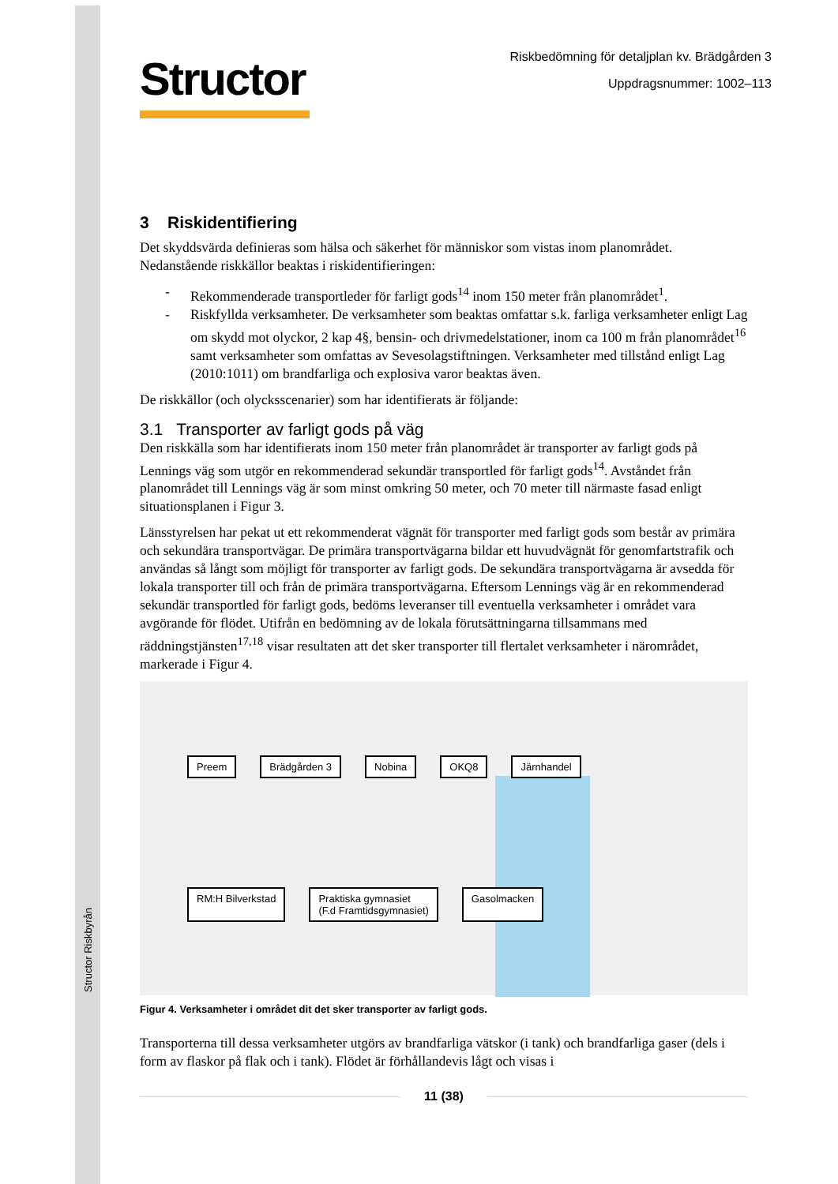Structor Riskbyrån
Structor
Riskbedömning för detaljplan kv. Brädgården 3
Uppdragsnummer: 1002–113
3 Riskidentifiering
Det skyddsvärda definieras som hälsa och säkerhet för människor som vistas inom planområdet. Nedanstående riskkällor beaktas i riskidentifieringen:
- Rekommenderade transportleder för farligt gods<sup>14</sup> inom 150 meter från planområdet<sup>1</sup>.
- Riskfyllda verksamheter. De verksamheter som beaktas omfattar s.k. farliga verksamheter enligt Lag om skydd mot olyckor, 2 kap 4§, bensin- och drivmedelstationer, inom ca 100 m från planområdet<sup>16</sup> samt verksamheter som omfattas av Sevesolagstiftningen. Verksamheter med tillstånd enligt Lag (2010:1011) om brandfarliga och explosiva varor beaktas även.
De riskkällor (och olycksscenarier) som har identifierats är följande:
3.1 Transporter av farligt gods på väg
Den riskkälla som har identifierats inom 150 meter från planområdet är transporter av farligt gods på Lennings väg som utgör en rekommenderad sekundär transportled för farligt gods<sup>14</sup>. Avståndet från planområdet till Lennings väg är som minst omkring 50 meter, och 70 meter till närmaste fasad enligt situationsplanen i Figur 3.
Länsstyrelsen har pekat ut ett rekommenderat vägnät för transporter med farligt gods som består av primära och sekundära transportvägar. De primära transportvägarna bildar ett huvudvägnät för genomfartstrafik och användas så långt som möjligt för transporter av farligt gods. De sekundära transportvägarna är avsedda för lokala transporter till och från de primära transportvägarna. Eftersom Lennings väg är en rekommenderad sekundär transportled för farligt gods, bedöms leveranser till eventuella verksamheter i området vara avgörande för flödet. Utifrån en bedömning av de lokala förutsättningarna tillsammans med räddningstjänsten<sup>17,18</sup> visar resultaten att det sker transporter till flertalet verksamheter i närområdet, markerade i Figur 4.
Preem Brädgården 3 Nobina OKQ8 Järnhandel RM:H Bilverkstad Praktiska gymnasiet
(F.d Framtidsgymnasiet) Gasolmacken
Figur 4. Verksamheter i området dit det sker transporter av farligt gods.
Transporterna till dessa verksamheter utgörs av brandfarliga vätskor (i tank) och brandfarliga gaser (dels i form av flaskor på flak och i tank). Flödet är förhållandevis lågt och visas i
11 (38)